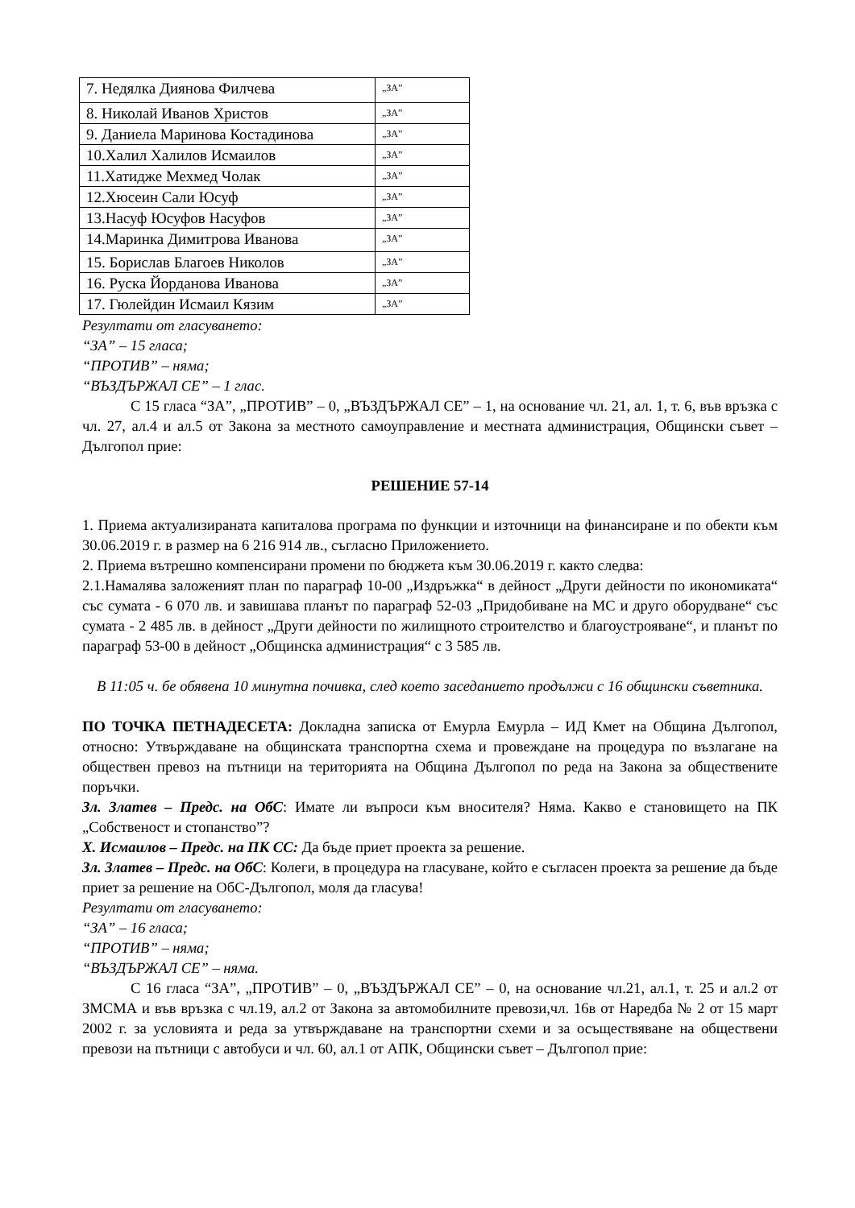| 7. Недялка Диянова Филчева | „ЗА” |
| 8. Николай Иванов Христов | „ЗА” |
| 9. Даниела Маринова Костадинова | „ЗА” |
| 10.Халил Халилов Исмаилов | „ЗА” |
| 11.Хатидже Мехмед Чолак | „ЗА” |
| 12.Хюсеин Сали Юсуф | „ЗА” |
| 13.Насуф Юсуфов Насуфов | „ЗА” |
| 14.Маринка Димитрова Иванова | „ЗА” |
| 15. Борислав Благоев Николов | „ЗА” |
| 16. Руска Йорданова Иванова | „ЗА” |
| 17. Гюлейдин Исмаил Кязим | „ЗА” |
Резултати от гласуването:
“ЗА” – 15 гласа;
“ПРОТИВ” – няма;
“ВЪЗДЪРЖАЛ СЕ” – 1 глас.
С 15 гласа “ЗА”, „ПРОТИВ” – 0, „ВЪЗДЪРЖАЛ СЕ” – 1, на основание чл. 21, ал. 1, т. 6, във връзка с чл. 27, ал.4 и ал.5 от Закона за местното самоуправление и местната администрация, Общински съвет – Дългопол прие:
РЕШЕНИЕ 57-14
1. Приема актуализираната капиталова програма по функции и източници на финансиране и по обекти към 30.06.2019 г. в размер на 6 216 914 лв., съгласно Приложението.
2. Приема вътрешно компенсирани промени по бюджета към 30.06.2019 г. както следва:
2.1.Намалява заложеният план по параграф 10-00 „Издръжка“ в дейност „Други дейности по икономиката“ със сумата - 6 070 лв. и завишава планът по параграф 52-03 „Придобиване на МС и друго оборудване“ със сумата - 2 485 лв. в дейност „Други дейности по жилищното строителство и благоустрояване“, и планът по параграф 53-00 в дейност „Общинска администрация“ с 3 585 лв.
В 11:05 ч. бе обявена 10 минутна почивка, след което заседанието продължи с 16 общински съветника.
ПО ТОЧКА ПЕТНАДЕСЕТА: Докладна записка от Емурла Емурла – ИД Кмет на Община Дългопол, относно: Утвърждаване на общинската транспортна схема и провеждане на процедура по възлагане на обществен превоз на пътници на територията на Община Дългопол по реда на Закона за обществените поръчки.
Зл. Златев – Предс. на ОбС: Имате ли въпроси към вносителя? Няма. Какво е становището на ПК „Собственост и стопанство”?
Х. Исмаилов – Предс. на ПК СС: Да бъде приет проекта за решение.
Зл. Златев – Предс. на ОбС: Колеги, в процедура на гласуване, който е съгласен проекта за решение да бъде приет за решение на ОбС-Дългопол, моля да гласува!
Резултати от гласуването:
“ЗА” – 16 гласа;
“ПРОТИВ” – няма;
“ВЪЗДЪРЖАЛ СЕ” – няма.
С 16 гласа “ЗА”, „ПРОТИВ” – 0, „ВЪЗДЪРЖАЛ СЕ” – 0, на основание чл.21, ал.1, т. 25 и ал.2 от ЗМСМА и във връзка с чл.19, ал.2 от Закона за автомобилните превози,чл. 16в от Наредба № 2 от 15 март 2002 г. за условията и реда за утвърждаване на транспортни схеми и за осъществяване на обществени превози на пътници с автобуси и чл. 60, ал.1 от АПК, Общински съвет – Дългопол прие: